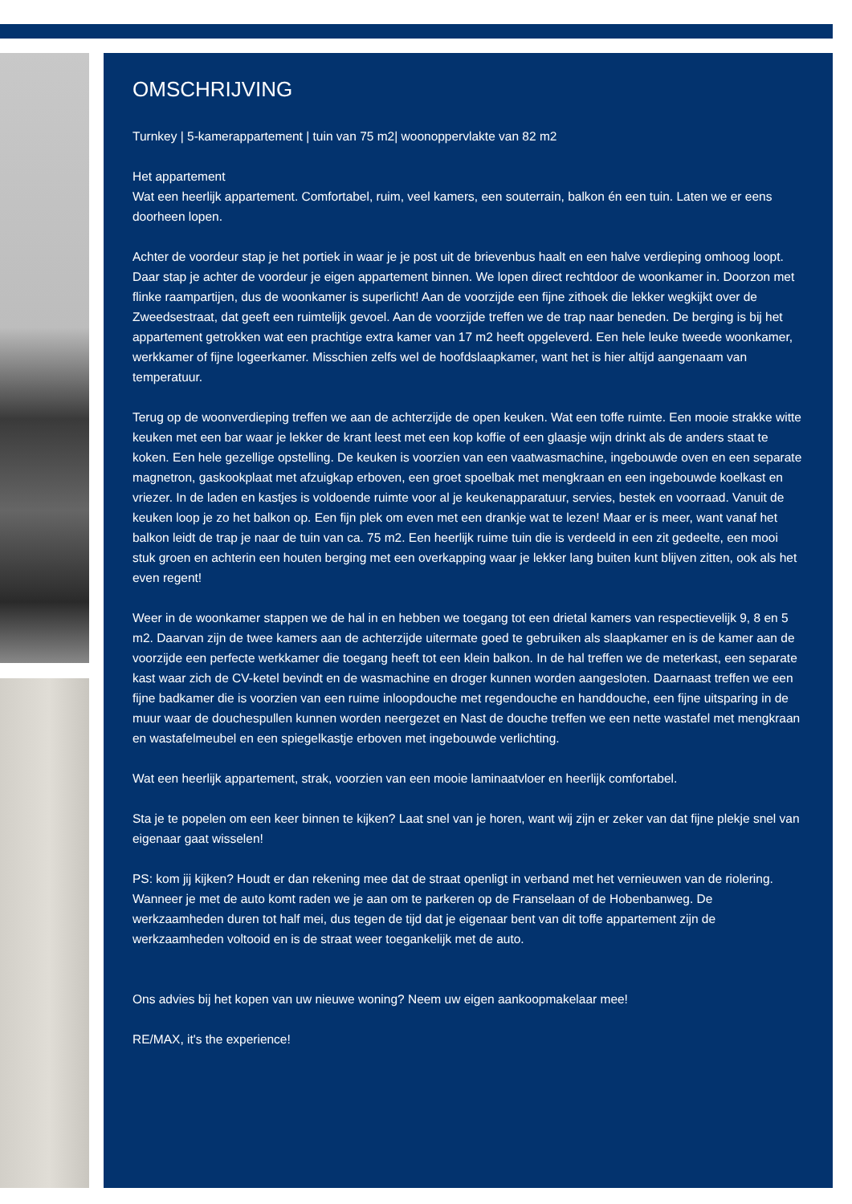OMSCHRIJVING
Turnkey | 5-kamerappartement | tuin van 75 m2| woonoppervlakte van 82 m2
Het appartement
Wat een heerlijk appartement. Comfortabel, ruim, veel kamers, een souterrain, balkon én een tuin. Laten we er eens doorheen lopen.
Achter de voordeur stap je het portiek in waar je je post uit de brievenbus haalt en een halve verdieping omhoog loopt. Daar stap je achter de voordeur je eigen appartement binnen. We lopen direct rechtdoor de woonkamer in. Doorzon met flinke raampartijen, dus de woonkamer is superlicht! Aan de voorzijde een fijne zithoek die lekker wegkijkt over de Zweedsestraat, dat geeft een ruimtelijk gevoel. Aan de voorzijde treffen we de trap naar beneden. De berging is bij het appartement getrokken wat een prachtige extra kamer van 17 m2 heeft opgeleverd. Een hele leuke tweede woonkamer, werkkamer of fijne logeerkamer. Misschien zelfs wel de hoofdslaapkamer, want het is hier altijd aangenaam van temperatuur.
Terug op de woonverdieping treffen we aan de achterzijde de open keuken. Wat een toffe ruimte. Een mooie strakke witte keuken met een bar waar je lekker de krant leest met een kop koffie of een glaasje wijn drinkt als de anders staat te koken. Een hele gezellige opstelling. De keuken is voorzien van een vaatwasmachine, ingebouwde oven en een separate magnetron, gaskookplaat met afzuigkap erboven, een groet spoelbak met mengkraan en een ingebouwde koelkast en vriezer. In de laden en kastjes is voldoende ruimte voor al je keukenapparatuur, servies, bestek en voorraad. Vanuit de keuken loop je zo het balkon op. Een fijn plek om even met een drankje wat te lezen! Maar er is meer, want vanaf het balkon leidt de trap je naar de tuin van ca. 75 m2. Een heerlijk ruime tuin die is verdeeld in een zit gedeelte, een mooi stuk groen en achterin een houten berging met een overkapping waar je lekker lang buiten kunt blijven zitten, ook als het even regent!
Weer in de woonkamer stappen we de hal in en hebben we toegang tot een drietal kamers van respectievelijk 9, 8 en 5 m2. Daarvan zijn de twee kamers aan de achterzijde uitermate goed te gebruiken als slaapkamer en is de kamer aan de voorzijde een perfecte werkkamer die toegang heeft tot een klein balkon. In de hal treffen we de meterkast, een separate kast waar zich de CV-ketel bevindt en de wasmachine en droger kunnen worden aangesloten. Daarnaast treffen we een fijne badkamer die is voorzien van een ruime inloopdouche met regendouche en handdouche, een fijne uitsparing in de muur waar de douchespullen kunnen worden neergezet en Nast de douche treffen we een nette wastafel met mengkraan en wastafelmeubel en een spiegelkastje erboven met ingebouwde verlichting.
Wat een heerlijk appartement, strak, voorzien van een mooie laminaatvloer en heerlijk comfortabel.
Sta je te popelen om een keer binnen te kijken? Laat snel van je horen, want wij zijn er zeker van dat fijne plekje snel van eigenaar gaat wisselen!
PS: kom jij kijken? Houdt er dan rekening mee dat de straat openligt in verband met het vernieuwen van de riolering. Wanneer je met de auto komt raden we je aan om te parkeren op de Franselaan of de Hobenbanweg. De werkzaamheden duren tot half mei, dus tegen de tijd dat je eigenaar bent van dit toffe appartement zijn de werkzaamheden voltooid en is de straat weer toegankelijk met de auto.
Ons advies bij het kopen van uw nieuwe woning? Neem uw eigen aankoopmakelaar mee!
RE/MAX, it's the experience!